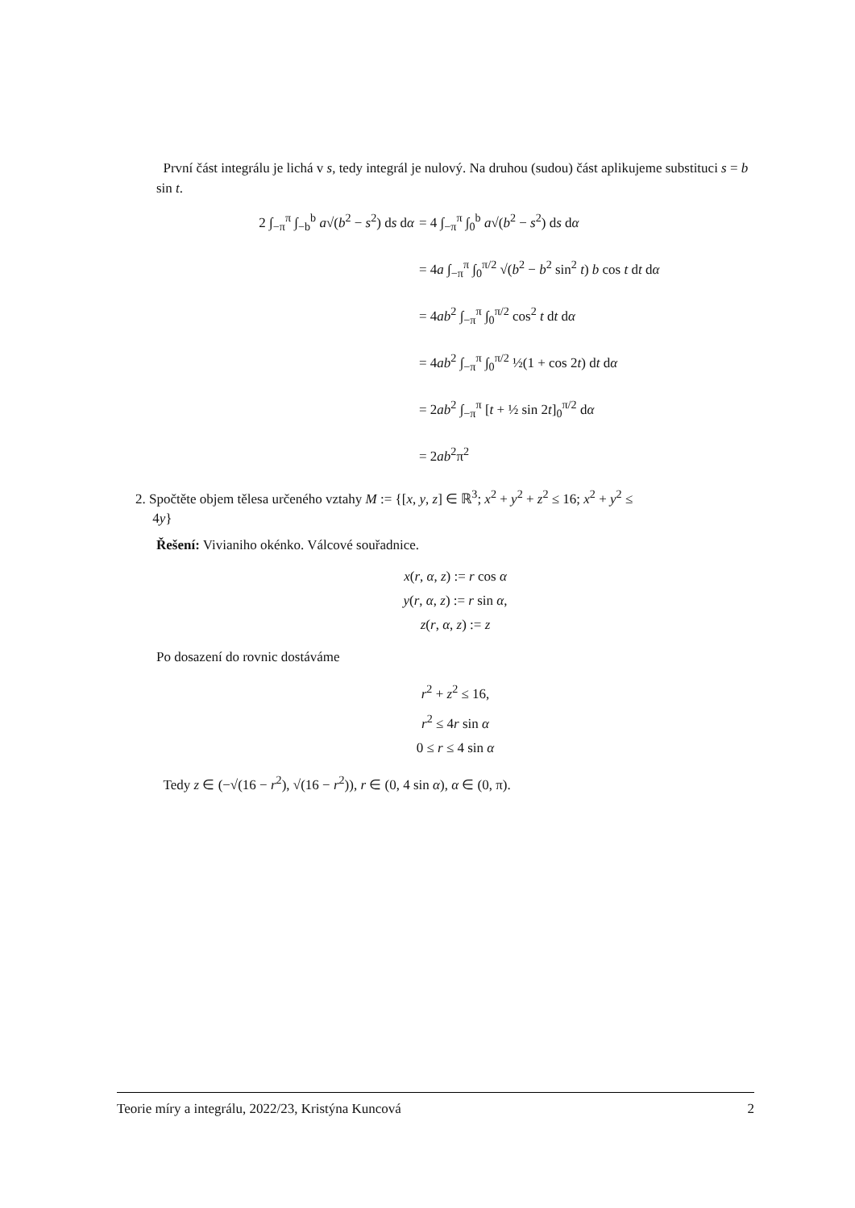První část integrálu je lichá v s, tedy integrál je nulový. Na druhou (sudou) část aplikujeme substituci s = b sin t.
2 ∫<sub>−π</sub><sup>π</sup> ∫<sub>−b</sub><sup>b</sup> a√(b<sup>2</sup> − s<sup>2</sup>) ds dα = 4 ∫<sub>−π</sub><sup>π</sup> ∫<sub>0</sub><sup>b</sup> a√(b<sup>2</sup> − s<sup>2</sup>) ds dα
= 4a ∫<sub>−π</sub><sup>π</sup> ∫<sub>0</sub><sup>π/2</sup> √(b<sup>2</sup> − b<sup>2</sup> sin<sup>2</sup> t) b cos t dt dα
= 4ab<sup>2</sup> ∫<sub>−π</sub><sup>π</sup> ∫<sub>0</sub><sup>π/2</sup> cos<sup>2</sup> t dt dα
= 4ab<sup>2</sup> ∫<sub>−π</sub><sup>π</sup> ∫<sub>0</sub><sup>π/2</sup> ½(1 + cos 2t) dt dα
= 2ab<sup>2</sup> ∫<sub>−π</sub><sup>π</sup> [t + ½ sin 2t]<sub>0</sub><sup>π/2</sup> dα
= 2ab<sup>2</sup>π<sup>2</sup>
2. Spočtěte objem tělesa určeného vztahy M := {[x, y, z] ∈ ℝ<sup>3</sup>; x<sup>2</sup> + y<sup>2</sup> + z<sup>2</sup> ≤ 16; x<sup>2</sup> + y<sup>2</sup> ≤
4y}
Řešení: Vivianiho okénko. Válcové souřadnice.
x(r, α, z) := r cos α
y(r, α, z) := r sin α,
z(r, α, z) := z
Po dosazení do rovnic dostáváme
r<sup>2</sup> + z<sup>2</sup> ≤ 16,
r<sup>2</sup> ≤ 4r sin α
0 ≤ r ≤ 4 sin α
Tedy z ∈ (−√(16 − r<sup>2</sup>), √(16 − r<sup>2</sup>)), r ∈ (0, 4 sin α), α ∈ (0, π).
Teorie míry a integrálu, 2022/23, Kristýna Kuncová 2